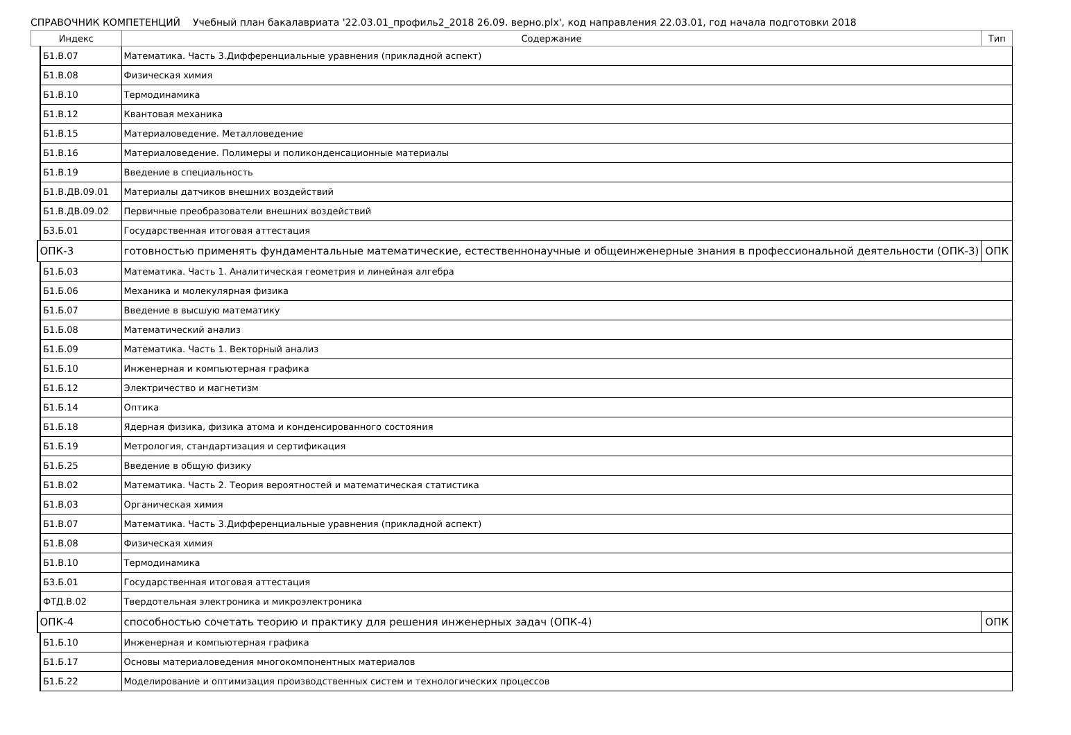СПРАВОЧНИК КОМПЕТЕНЦИЙ Учебный план бакалавриата '22.03.01_профиль2_2018 26.09. верно.plx', код направления 22.03.01, год начала подготовки 2018
| Индекс | | | Содержание | Тип |
| --- | --- | --- | --- | --- |
| | | Б1.В.07 | Математика. Часть 3.Дифференциальные уравнения (прикладной аспект) | |
| | | Б1.В.08 | Физическая химия | |
| | | Б1.В.10 | Термодинамика | |
| | | Б1.В.12 | Квантовая механика | |
| | | Б1.В.15 | Материаловедение. Металловедение | |
| | | Б1.В.16 | Материаловедение. Полимеры и поликонденсационные материалы | |
| | | Б1.В.19 | Введение в специальность | |
| | | Б1.В.ДВ.09.01 | Материалы датчиков внешних воздействий | |
| | | Б1.В.ДВ.09.02 | Первичные преобразователи внешних воздействий | |
| | | Б3.Б.01 | Государственная итоговая аттестация | |
| | ОПК-3 | | готовностью применять фундаментальные математические, естественнонаучные и общеинженерные знания в профессиональной деятельности (ОПК-3) | ОПК |
| | | Б1.Б.03 | Математика. Часть 1. Аналитическая геометрия и линейная алгебра | |
| | | Б1.Б.06 | Механика и молекулярная физика | |
| | | Б1.Б.07 | Введение в высшую математику | |
| | | Б1.Б.08 | Математический анализ | |
| | | Б1.Б.09 | Математика. Часть 1. Векторный анализ | |
| | | Б1.Б.10 | Инженерная и компьютерная графика | |
| | | Б1.Б.12 | Электричество и магнетизм | |
| | | Б1.Б.14 | Оптика | |
| | | Б1.Б.18 | Ядерная физика, физика атома и конденсированного состояния | |
| | | Б1.Б.19 | Метрология, стандартизация и сертификация | |
| | | Б1.Б.25 | Введение в общую физику | |
| | | Б1.В.02 | Математика. Часть 2. Теория вероятностей и математическая статистика | |
| | | Б1.В.03 | Органическая химия | |
| | | Б1.В.07 | Математика. Часть 3.Дифференциальные уравнения (прикладной аспект) | |
| | | Б1.В.08 | Физическая химия | |
| | | Б1.В.10 | Термодинамика | |
| | | Б3.Б.01 | Государственная итоговая аттестация | |
| | | ФТД.В.02 | Твердотельная электроника и микроэлектроника | |
| | ОПК-4 | | способностью сочетать теорию и практику для решения инженерных задач (ОПК-4) | ОПК |
| | | Б1.Б.10 | Инженерная и компьютерная графика | |
| | | Б1.Б.17 | Основы материаловедения многокомпонентных материалов | |
| | | Б1.Б.22 | Моделирование и оптимизация производственных систем и технологических процессов | |